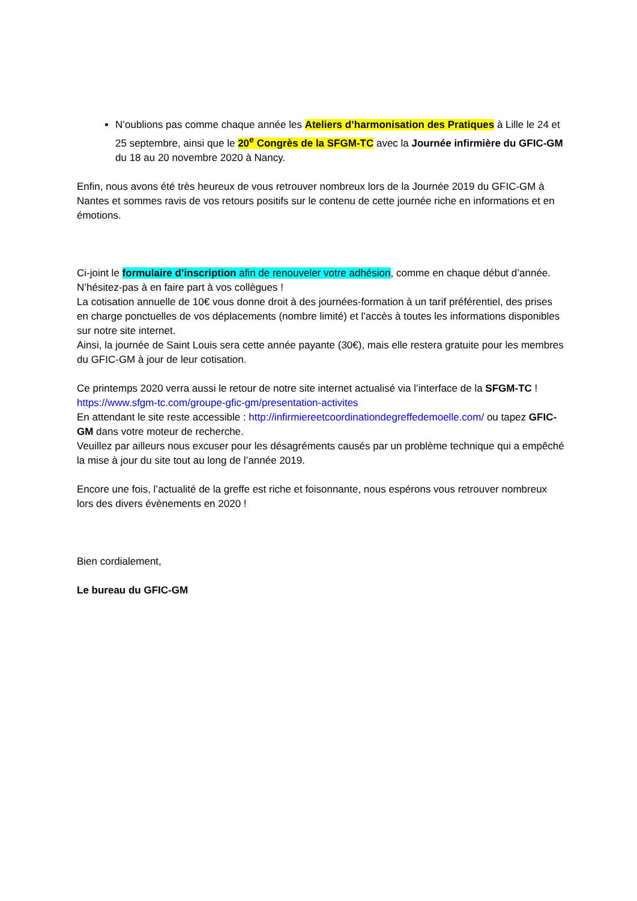N’oublions pas comme chaque année les Ateliers d’harmonisation des Pratiques à Lille le 24 et 25 septembre, ainsi que le 20<sup>e</sup> Congrès de la SFGM-TC avec la Journée infirmière du GFIC-GM du 18 au 20 novembre 2020 à Nancy.
Enfin, nous avons été très heureux de vous retrouver nombreux lors de la Journée 2019 du GFIC-GM à Nantes et sommes ravis de vos retours positifs sur le contenu de cette journée riche en informations et en émotions.
Ci-joint le formulaire d’inscription afin de renouveler votre adhésion, comme en chaque début d’année. N’hésitez-pas à en faire part à vos collègues !
La cotisation annuelle de 10€ vous donne droit à des journées-formation à un tarif préférentiel, des prises en charge ponctuelles de vos déplacements (nombre limité) et l’accès à toutes les informations disponibles sur notre site internet.
Ainsi, la journée de Saint Louis sera cette année payante (30€), mais elle restera gratuite pour les membres du GFIC-GM à jour de leur cotisation.
Ce printemps 2020 verra aussi le retour de notre site internet actualisé via l’interface de la SFGM-TC !
https://www.sfgm-tc.com/groupe-gfic-gm/presentation-activites
En attendant le site reste accessible : http://infirmiereetcoordinationdegreffedemoelle.com/ ou tapez GFIC-GM dans votre moteur de recherche.
Veuillez par ailleurs nous excuser pour les désagréments causés par un problème technique qui a empêché la mise à jour du site tout au long de l’année 2019.
Encore une fois, l’actualité de la greffe est riche et foisonnante, nous espérons vous retrouver nombreux lors des divers évènements en 2020 !
Bien cordialement,
Le bureau du GFIC-GM